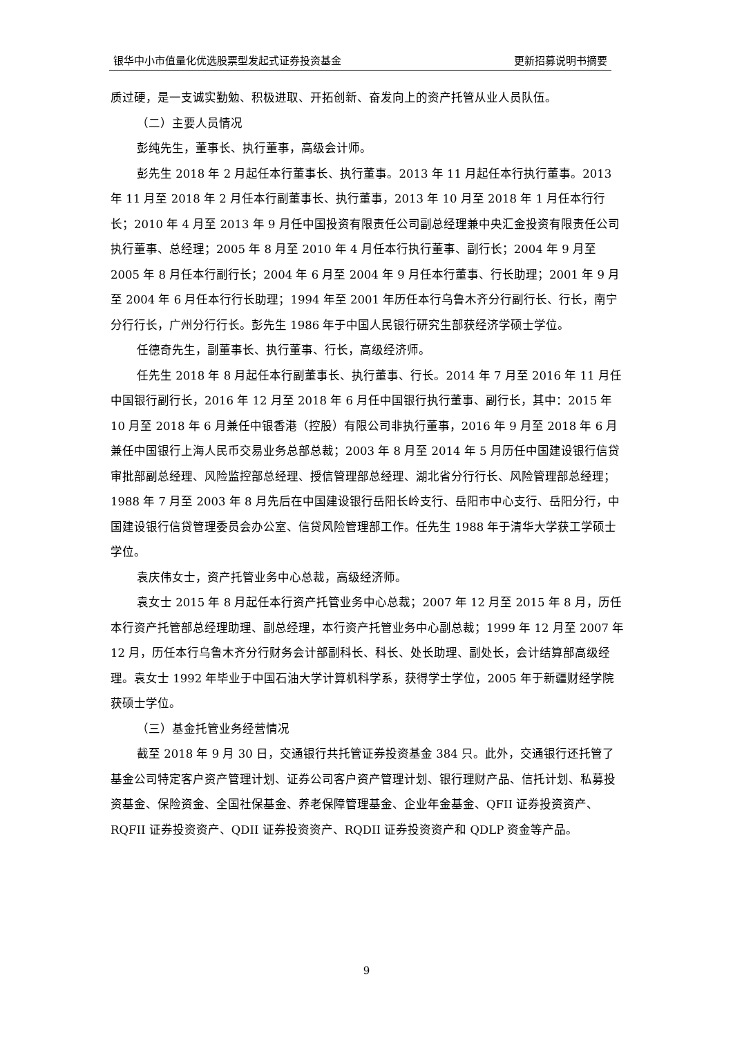银华中小市值量化优选股票型发起式证券投资基金 更新招募说明书摘要
质过硬，是一支诚实勤勉、积极进取、开拓创新、奋发向上的资产托管从业人员队伍。
（二）主要人员情况
彭纯先生，董事长、执行董事，高级会计师。
彭先生 2018 年 2 月起任本行董事长、执行董事。2013 年 11 月起任本行执行董事。2013 年 11 月至 2018 年 2 月任本行副董事长、执行董事，2013 年 10 月至 2018 年 1 月任本行行长；2010 年 4 月至 2013 年 9 月任中国投资有限责任公司副总经理兼中央汇金投资有限责任公司执行董事、总经理；2005 年 8 月至 2010 年 4 月任本行执行董事、副行长；2004 年 9 月至 2005 年 8 月任本行副行长；2004 年 6 月至 2004 年 9 月任本行董事、行长助理；2001 年 9 月至 2004 年 6 月任本行行长助理；1994 年至 2001 年历任本行乌鲁木齐分行副行长、行长，南宁分行行长，广州分行行长。彭先生 1986 年于中国人民银行研究生部获经济学硕士学位。
任德奇先生，副董事长、执行董事、行长，高级经济师。
任先生 2018 年 8 月起任本行副董事长、执行董事、行长。2014 年 7 月至 2016 年 11 月任中国银行副行长，2016 年 12 月至 2018 年 6 月任中国银行执行董事、副行长，其中：2015 年 10 月至 2018 年 6 月兼任中银香港（控股）有限公司非执行董事，2016 年 9 月至 2018 年 6 月兼任中国银行上海人民币交易业务总部总裁；2003 年 8 月至 2014 年 5 月历任中国建设银行信贷审批部副总经理、风险监控部总经理、授信管理部总经理、湖北省分行行长、风险管理部总经理；1988 年 7 月至 2003 年 8 月先后在中国建设银行岳阳长岭支行、岳阳市中心支行、岳阳分行，中国建设银行信贷管理委员会办公室、信贷风险管理部工作。任先生 1988 年于清华大学获工学硕士学位。
袁庆伟女士，资产托管业务中心总裁，高级经济师。
袁女士 2015 年 8 月起任本行资产托管业务中心总裁；2007 年 12 月至 2015 年 8 月，历任本行资产托管部总经理助理、副总经理，本行资产托管业务中心副总裁；1999 年 12 月至 2007 年 12 月，历任本行乌鲁木齐分行财务会计部副科长、科长、处长助理、副处长，会计结算部高级经理。袁女士 1992 年毕业于中国石油大学计算机科学系，获得学士学位，2005 年于新疆财经学院获硕士学位。
（三）基金托管业务经营情况
截至 2018 年 9 月 30 日，交通银行共托管证券投资基金 384 只。此外，交通银行还托管了基金公司特定客户资产管理计划、证券公司客户资产管理计划、银行理财产品、信托计划、私募投资基金、保险资金、全国社保基金、养老保障管理基金、企业年金基金、QFII 证券投资资产、RQFII 证券投资资产、QDII 证券投资资产、RQDII 证券投资资产和 QDLP 资金等产品。
9